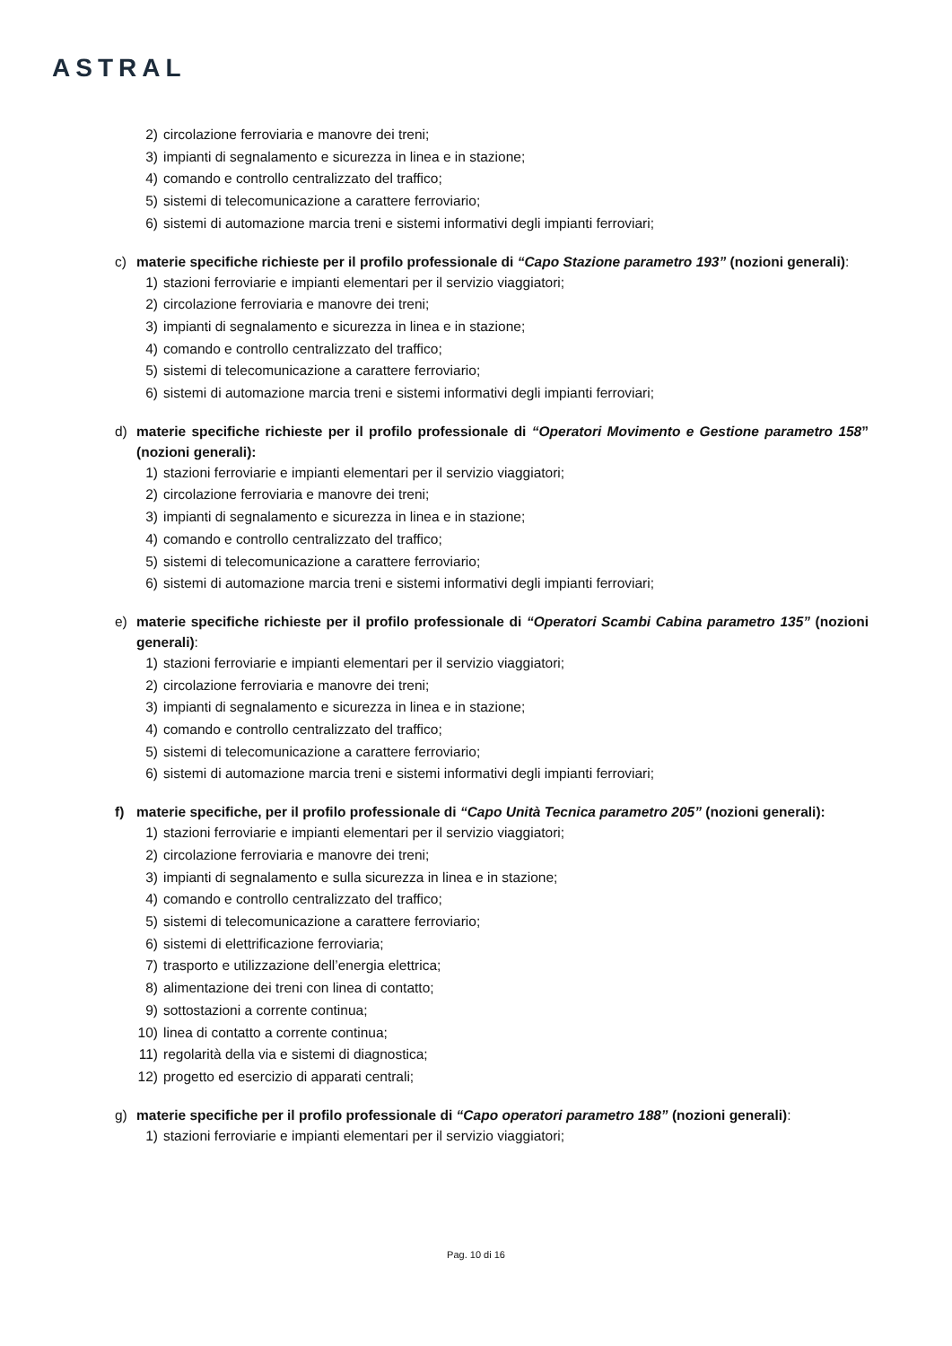ASTRAL
2) circolazione ferroviaria e manovre dei treni;
3) impianti di segnalamento e sicurezza in linea e in stazione;
4) comando e controllo centralizzato del traffico;
5) sistemi di telecomunicazione a carattere ferroviario;
6) sistemi di automazione marcia treni e sistemi informativi degli impianti ferroviari;
c) materie specifiche richieste per il profilo professionale di “Capo Stazione parametro 193” (nozioni generali):
1) stazioni ferroviarie e impianti elementari per il servizio viaggiatori;
2) circolazione ferroviaria e manovre dei treni;
3) impianti di segnalamento e sicurezza in linea e in stazione;
4) comando e controllo centralizzato del traffico;
5) sistemi di telecomunicazione a carattere ferroviario;
6) sistemi di automazione marcia treni e sistemi informativi degli impianti ferroviari;
d) materie specifiche richieste per il profilo professionale di “Operatori Movimento e Gestione parametro 158” (nozioni generali):
1) stazioni ferroviarie e impianti elementari per il servizio viaggiatori;
2) circolazione ferroviaria e manovre dei treni;
3) impianti di segnalamento e sicurezza in linea e in stazione;
4) comando e controllo centralizzato del traffico;
5) sistemi di telecomunicazione a carattere ferroviario;
6) sistemi di automazione marcia treni e sistemi informativi degli impianti ferroviari;
e) materie specifiche richieste per il profilo professionale di “Operatori Scambi Cabina parametro 135” (nozioni generali):
1) stazioni ferroviarie e impianti elementari per il servizio viaggiatori;
2) circolazione ferroviaria e manovre dei treni;
3) impianti di segnalamento e sicurezza in linea e in stazione;
4) comando e controllo centralizzato del traffico;
5) sistemi di telecomunicazione a carattere ferroviario;
6) sistemi di automazione marcia treni e sistemi informativi degli impianti ferroviari;
f) materie specifiche, per il profilo professionale di “Capo Unità Tecnica parametro 205” (nozioni generali):
1) stazioni ferroviarie e impianti elementari per il servizio viaggiatori;
2) circolazione ferroviaria e manovre dei treni;
3) impianti di segnalamento e sulla sicurezza in linea e in stazione;
4) comando e controllo centralizzato del traffico;
5) sistemi di telecomunicazione a carattere ferroviario;
6) sistemi di elettrificazione ferroviaria;
7) trasporto e utilizzazione dell’energia elettrica;
8) alimentazione dei treni con linea di contatto;
9) sottostazioni a corrente continua;
10) linea di contatto a corrente continua;
11) regolarità della via e sistemi di diagnostica;
12) progetto ed esercizio di apparati centrali;
g) materie specifiche per il profilo professionale di “Capo operatori parametro 188” (nozioni generali):
1) stazioni ferroviarie e impianti elementari per il servizio viaggiatori;
Pag. 10 di 16